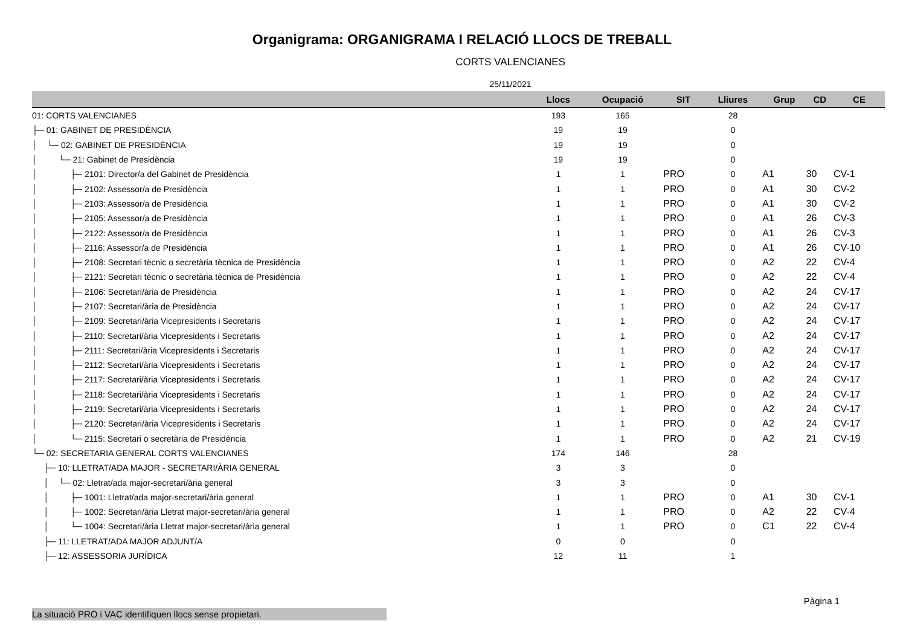Organigrama: ORGANIGRAMA I RELACIÓ LLOCS DE TREBALL
CORTS VALENCIANES
25/11/2021
| | Llocs | Ocupació | SIT | Lliures | Grup | CD | CE |
| --- | --- | --- | --- | --- | --- | --- | --- |
| 01: CORTS VALENCIANES | 193 | 165 | | 28 | | | |
| ├─ 01: GABINET DE PRESIDÈNCIA | 19 | 19 | | 0 | | | |
| │ └─ 02: GABINET DE PRESIDÈNCIA | 19 | 19 | | 0 | | | |
| │ └─ 21: Gabinet de Presidència | 19 | 19 | | 0 | | | |
| │ ├─ 2101: Director/a del Gabinet de Presidència | 1 | 1 | PRO | 0 | A1 | 30 | CV-1 |
| │ ├─ 2102: Assessor/a de Presidència | 1 | 1 | PRO | 0 | A1 | 30 | CV-2 |
| │ ├─ 2103: Assessor/a de Presidència | 1 | 1 | PRO | 0 | A1 | 30 | CV-2 |
| │ ├─ 2105: Assessor/a de Presidència | 1 | 1 | PRO | 0 | A1 | 26 | CV-3 |
| │ ├─ 2122: Assessor/a de Presidència | 1 | 1 | PRO | 0 | A1 | 26 | CV-3 |
| │ ├─ 2116: Assessor/a de Presidència | 1 | 1 | PRO | 0 | A1 | 26 | CV-10 |
| │ ├─ 2108: Secretari tècnic o secretària tècnica de Presidència | 1 | 1 | PRO | 0 | A2 | 22 | CV-4 |
| │ ├─ 2121: Secretari tècnic o secretària tècnica de Presidència | 1 | 1 | PRO | 0 | A2 | 22 | CV-4 |
| │ ├─ 2106: Secretari/ària de Presidència | 1 | 1 | PRO | 0 | A2 | 24 | CV-17 |
| │ ├─ 2107: Secretari/ària de Presidència | 1 | 1 | PRO | 0 | A2 | 24 | CV-17 |
| │ ├─ 2109: Secretari/ària Vicepresidents i Secretaris | 1 | 1 | PRO | 0 | A2 | 24 | CV-17 |
| │ ├─ 2110: Secretari/ària Vicepresidents i Secretaris | 1 | 1 | PRO | 0 | A2 | 24 | CV-17 |
| │ ├─ 2111: Secretari/ària Vicepresidents i Secretaris | 1 | 1 | PRO | 0 | A2 | 24 | CV-17 |
| │ ├─ 2112: Secretari/ària Vicepresidents i Secretaris | 1 | 1 | PRO | 0 | A2 | 24 | CV-17 |
| │ ├─ 2117: Secretari/ària Vicepresidents i Secretaris | 1 | 1 | PRO | 0 | A2 | 24 | CV-17 |
| │ ├─ 2118: Secretari/ària Vicepresidents i Secretaris | 1 | 1 | PRO | 0 | A2 | 24 | CV-17 |
| │ ├─ 2119: Secretari/ària Vicepresidents i Secretaris | 1 | 1 | PRO | 0 | A2 | 24 | CV-17 |
| │ ├─ 2120: Secretari/ària Vicepresidents i Secretaris | 1 | 1 | PRO | 0 | A2 | 24 | CV-17 |
| │ └─ 2115: Secretari o secretària de Presidència | 1 | 1 | PRO | 0 | A2 | 21 | CV-19 |
| └─ 02: SECRETARIA GENERAL CORTS VALENCIANES | 174 | 146 | | 28 | | | |
| ├─ 10: LLETRAT/ADA MAJOR - SECRETARI/ÀRIA GENERAL | 3 | 3 | | 0 | | | |
| │ └─ 02: Lletrat/ada major-secretari/ària general | 3 | 3 | | 0 | | | |
| │ ├─ 1001: Lletrat/ada major-secretari/ària general | 1 | 1 | PRO | 0 | A1 | 30 | CV-1 |
| │ ├─ 1002: Secretari/ària Lletrat major-secretari/ària general | 1 | 1 | PRO | 0 | A2 | 22 | CV-4 |
| │ └─ 1004: Secretari/ària Lletrat major-secretari/ària general | 1 | 1 | PRO | 0 | C1 | 22 | CV-4 |
| ├─ 11: LLETRAT/ADA MAJOR ADJUNT/A | 0 | 0 | | 0 | | | |
| ├─ 12: ASSESSORIA JURÍDICA | 12 | 11 | | 1 | | | |
La situació PRO i VAC identifiquen llocs sense propietari.
Pàgina 1